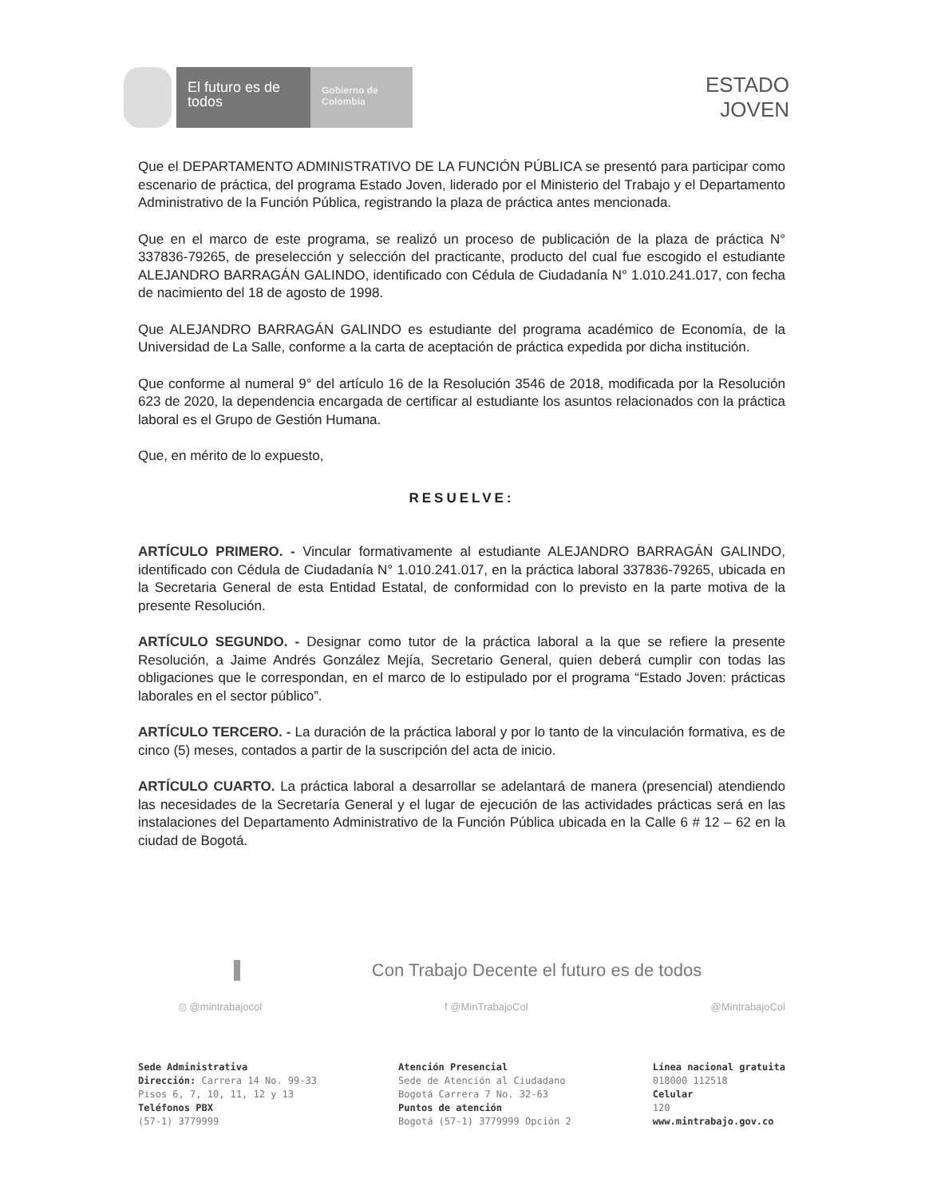El futuro es de todos
Gobierno de Colombia
ESTADO
JOVEN
Que el DEPARTAMENTO ADMINISTRATIVO DE LA FUNCIÓN PÚBLICA se presentó para participar como escenario de práctica, del programa Estado Joven, liderado por el Ministerio del Trabajo y el Departamento Administrativo de la Función Pública, registrando la plaza de práctica antes mencionada.
Que en el marco de este programa, se realizó un proceso de publicación de la plaza de práctica N° 337836-79265, de preselección y selección del practicante, producto del cual fue escogido el estudiante ALEJANDRO BARRAGÁN GALINDO, identificado con Cédula de Ciudadanía N° 1.010.241.017, con fecha de nacimiento del 18 de agosto de 1998.
Que ALEJANDRO BARRAGÁN GALINDO es estudiante del programa académico de Economía, de la Universidad de La Salle, conforme a la carta de aceptación de práctica expedida por dicha institución.
Que conforme al numeral 9° del artículo 16 de la Resolución 3546 de 2018, modificada por la Resolución 623 de 2020, la dependencia encargada de certificar al estudiante los asuntos relacionados con la práctica laboral es el Grupo de Gestión Humana.
Que, en mérito de lo expuesto,
RESUELVE:
ARTÍCULO PRIMERO. - Vincular formativamente al estudiante ALEJANDRO BARRAGÁN GALINDO, identificado con Cédula de Ciudadanía N° 1.010.241.017, en la práctica laboral 337836-79265, ubicada en la Secretaria General de esta Entidad Estatal, de conformidad con lo previsto en la parte motiva de la presente Resolución.
ARTÍCULO SEGUNDO. - Designar como tutor de la práctica laboral a la que se refiere la presente Resolución, a Jaime Andrés González Mejía, Secretario General, quien deberá cumplir con todas las obligaciones que le correspondan, en el marco de lo estipulado por el programa “Estado Joven: prácticas laborales en el sector público”.
ARTÍCULO TERCERO. - La duración de la práctica laboral y por lo tanto de la vinculación formativa, es de cinco (5) meses, contados a partir de la suscripción del acta de inicio.
ARTÍCULO CUARTO. La práctica laboral a desarrollar se adelantará de manera (presencial) atendiendo las necesidades de la Secretaría General y el lugar de ejecución de las actividades prácticas será en las instalaciones del Departamento Administrativo de la Función Pública ubicada en la Calle 6 # 12 – 62 en la ciudad de Bogotá.
Con Trabajo Decente el futuro es de todos
◎ @mintrabajocol f @MinTrabajoCol @MintrabajoCol
Sede Administrativa
Dirección: Carrera 14 No. 99-33
Pisos 6, 7, 10, 11, 12 y 13
Teléfonos PBX
(57-1) 3779999
Atención Presencial
Sede de Atención al Ciudadano
Bogotá Carrera 7 No. 32-63
Puntos de atención
Bogotá (57-1) 3779999 Opción 2
Línea nacional gratuita
018000 112518
Celular
120
www.mintrabajo.gov.co